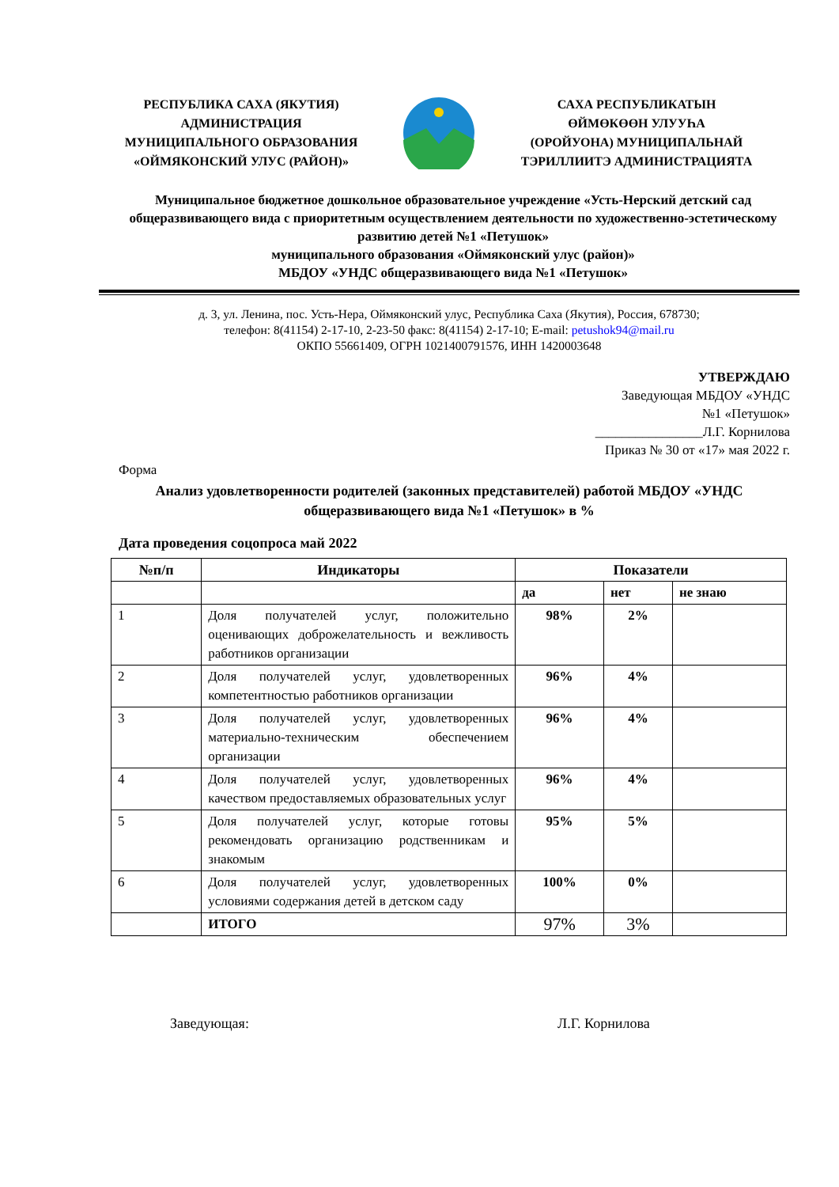РЕСПУБЛИКА САХА (ЯКУТИЯ)
АДМИНИСТРАЦИЯ
МУНИЦИПАЛЬНОГО ОБРАЗОВАНИЯ
«ОЙМЯКОНСКИЙ УЛУС (РАЙОН)»
САХА РЕСПУБЛИКАТЫН
ӨЙМӨКӨӨН УЛУУҺА
(ОРОЙУОНА) МУНИЦИПАЛЬНАЙ
ТЭРИЛЛИИТЭ АДМИНИСТРАЦИЯТА
Муниципальное бюджетное дошкольное образовательное учреждение «Усть-Нерский детский сад общеразвивающего вида с приоритетным осуществлением деятельности по художественно-эстетическому развитию детей №1 «Петушок»
муниципального образования «Оймяконский улус (район)»
МБДОУ «УНДС общеразвивающего вида №1 «Петушок»
д. 3, ул. Ленина, пос. Усть-Нера, Оймяконский улус, Республика Саха (Якутия), Россия, 678730;
телефон: 8(41154) 2-17-10, 2-23-50 факс: 8(41154) 2-17-10; E-mail: petushok94@mail.ru
ОКПО 55661409, ОГРН 1021400791576, ИНН 1420003648
УТВЕРЖДАЮ
Заведующая МБДОУ «УНДС
№1 «Петушок»
________________Л.Г. Корнилова
Приказ № 30 от «17» мая 2022 г.
Форма
Анализ удовлетворенности родителей (законных представителей) работой МБДОУ «УНДС общеразвивающего вида №1 «Петушок» в %
Дата проведения соцопроса май 2022
| №п/п | Индикаторы | Показатели | | |
| --- | --- | --- | --- | --- |
| | | да | нет | не знаю |
| 1 | Доля получателей услуг, положительно оценивающих доброжелательность и вежливость работников организации | 98% | 2% | |
| 2 | Доля получателей услуг, удовлетворенных компетентностью работников организации | 96% | 4% | |
| 3 | Доля получателей услуг, удовлетворенных материально-техническим обеспечением организации | 96% | 4% | |
| 4 | Доля получателей услуг, удовлетворенных качеством предоставляемых образовательных услуг | 96% | 4% | |
| 5 | Доля получателей услуг, которые готовы рекомендовать организацию родственникам и знакомым | 95% | 5% | |
| 6 | Доля получателей услуг, удовлетворенных условиями содержания детей в детском саду | 100% | 0% | |
| | ИТОГО | 97% | 3% | |
Заведующая: Л.Г. Корнилова